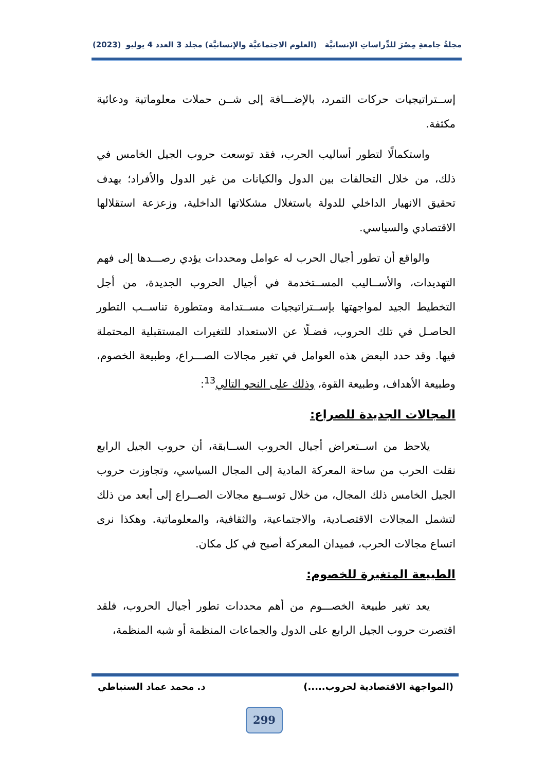مجلةُ جامعةِ مِصْرَ للدِّراساتِ الإنسانيَّة (العلوم الاجتماعيَّة والإنسانيَّة) مجلد 3 العدد 4 يوليو (2023)
إســتراتيجيات حركات التمرد، بالإضـــافة إلى شــن حملات معلوماتية ودعائية مكثفة.
واستكمالًا لتطور أساليب الحرب، فقد توسعت حروب الجيل الخامس في ذلك، من خلال التحالفات بين الدول والكيانات من غير الدول والأفراد؛ بهدف تحقيق الانهيار الداخلي للدولة باستغلال مشكلاتها الداخلية، وزعزعة استقلالها الاقتصادي والسياسي.
والواقع أن تطور أجيال الحرب له عوامل ومحددات يؤدي رصـــدها إلى فهم التهديدات، والأســاليب المســتخدمة في أجيال الحروب الجديدة، من أجل التخطيط الجيد لمواجهتها بإســتراتيجيات مســتدامة ومتطورة تناســب التطور الحاصـل في تلك الحروب، فضـلًا عن الاستعداد للتغيرات المستقبلية المحتملة فيها. وقد حدد البعض هذه العوامل في تغير مجالات الصـــراع، وطبيعة الخصوم، وطبيعة الأهداف، وطبيعة القوة، وذلك على النحو التالي<sup>13</sup>:
المجالات الجديدة للصراع:
يلاحظ من اســتعراض أجيال الحروب الســابقة، أن حروب الجيل الرابع نقلت الحرب من ساحة المعركة المادية إلى المجال السياسي، وتجاوزت حروب الجيل الخامس ذلك المجال، من خلال توســيع مجالات الصــراع إلى أبعد من ذلك لتشمل المجالات الاقتصـادية، والاجتماعية، والثقافية، والمعلوماتية. وهكذا نرى اتساع مجالات الحرب، فميدان المعركة أصبح في كل مكان.
الطبيعة المتغيرة للخصوم:
يعد تغير طبيعة الخصـــوم من أهم محددات تطور أجيال الحروب، فلقد اقتصرت حروب الجيل الرابع على الدول والجماعات المنظمة أو شبه المنظمة،
(المواجهة الاقتصادية لحروب.....) د. محمد عماد السنباطي
299